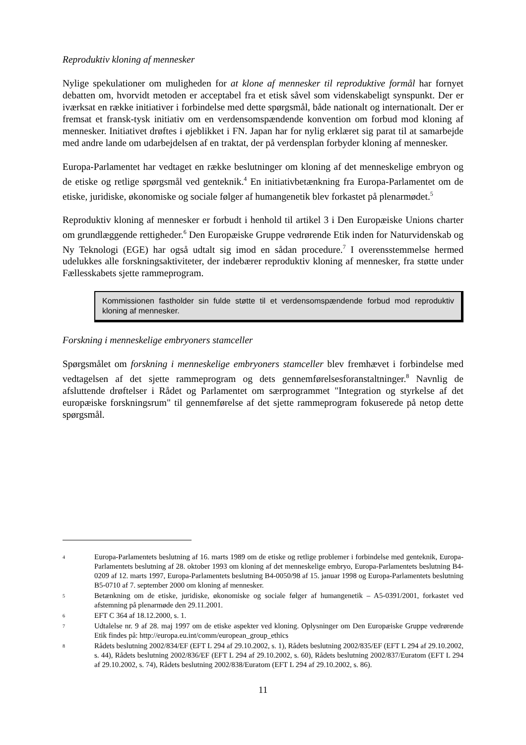Reproduktiv kloning af mennesker
Nylige spekulationer om muligheden for at klone af mennesker til reproduktive formål har fornyet debatten om, hvorvidt metoden er acceptabel fra et etisk såvel som videnskabeligt synspunkt. Der er iværksat en række initiativer i forbindelse med dette spørgsmål, både nationalt og internationalt. Der er fremsat et fransk-tysk initiativ om en verdensomspændende konvention om forbud mod kloning af mennesker. Initiativet drøftes i øjeblikket i FN. Japan har for nylig erklæret sig parat til at samarbejde med andre lande om udarbejdelsen af en traktat, der på verdensplan forbyder kloning af mennesker.
Europa-Parlamentet har vedtaget en række beslutninger om kloning af det menneskelige embryon og de etiske og retlige spørgsmål ved genteknik.<sup>4</sup> En initiativbetænkning fra Europa-Parlamentet om de etiske, juridiske, økonomiske og sociale følger af humangenetik blev forkastet på plenarmødet.<sup>5</sup>
Reproduktiv kloning af mennesker er forbudt i henhold til artikel 3 i Den Europæiske Unions charter om grundlæggende rettigheder.<sup>6</sup> Den Europæiske Gruppe vedrørende Etik inden for Naturvidenskab og Ny Teknologi (EGE) har også udtalt sig imod en sådan procedure.<sup>7</sup> I overensstemmelse hermed udelukkes alle forskningsaktiviteter, der indebærer reproduktiv kloning af mennesker, fra støtte under Fællesskabets sjette rammeprogram.
Kommissionen fastholder sin fulde støtte til et verdensomspændende forbud mod reproduktiv kloning af mennesker.
Forskning i menneskelige embryoners stamceller
Spørgsmålet om forskning i menneskelige embryoners stamceller blev fremhævet i forbindelse med vedtagelsen af det sjette rammeprogram og dets gennemførelsesforanstaltninger.<sup>8</sup> Navnlig de afsluttende drøftelser i Rådet og Parlamentet om særprogrammet "Integration og styrkelse af det europæiske forskningsrum" til gennemførelse af det sjette rammeprogram fokuserede på netop dette spørgsmål.
4
Europa-Parlamentets beslutning af 16. marts 1989 om de etiske og retlige problemer i forbindelse med genteknik, Europa-Parlamentets beslutning af 28. oktober 1993 om kloning af det menneskelige embryo, Europa-Parlamentets beslutning B4-0209 af 12. marts 1997, Europa-Parlamentets beslutning B4-0050/98 af 15. januar 1998 og Europa-Parlamentets beslutning B5-0710 af 7. september 2000 om kloning af mennesker.
5
Betænkning om de etiske, juridiske, økonomiske og sociale følger af humangenetik – A5-0391/2001, forkastet ved afstemning på plenarmøde den 29.11.2001.
6
EFT C 364 af 18.12.2000, s. 1.
7
Udtalelse nr. 9 af 28. maj 1997 om de etiske aspekter ved kloning. Oplysninger om Den Europæiske Gruppe vedrørende Etik findes på: http://europa.eu.int/comm/european_group_ethics
8
Rådets beslutning 2002/834/EF (EFT L 294 af 29.10.2002, s. 1), Rådets beslutning 2002/835/EF (EFT L 294 af 29.10.2002, s. 44), Rådets beslutning 2002/836/EF (EFT L 294 af 29.10.2002, s. 60), Rådets beslutning 2002/837/Euratom (EFT L 294 af 29.10.2002, s. 74), Rådets beslutning 2002/838/Euratom (EFT L 294 af 29.10.2002, s. 86).
11